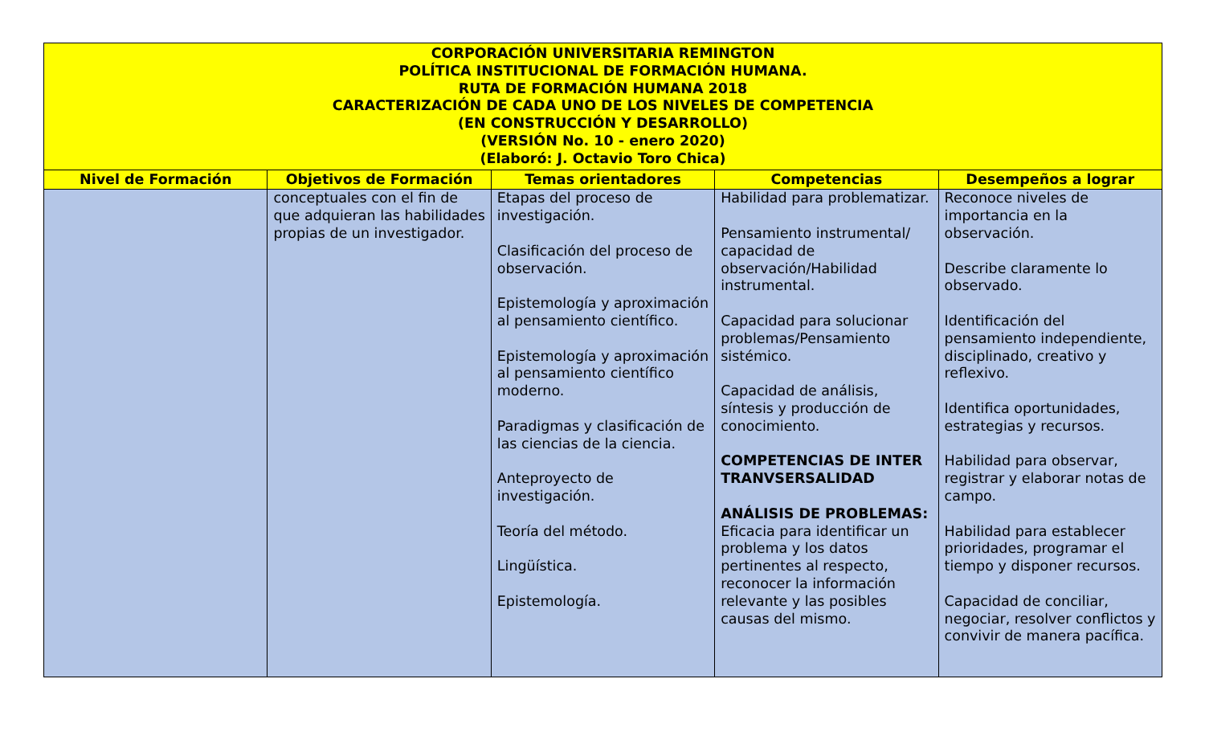| CORPORACIÓN UNIVERSITARIA REMINGTON POLÍTICA INSTITUCIONAL DE FORMACIÓN HUMANA. RUTA DE FORMACIÓN HUMANA 2018 CARACTERIZACIÓN DE CADA UNO DE LOS NIVELES DE COMPETENCIA (EN CONSTRUCCIÓN Y DESARROLLO) (VERSIÓN No. 10 - enero 2020) (Elaboró: J. Octavio Toro Chica) | | | | |
| Nivel de Formación | Objetivos de Formación | Temas orientadores | Competencias | Desempeños a lograr |
| | conceptuales con el fin de que adquieran las habilidades propias de un investigador. | Etapas del proceso de investigación. Clasificación del proceso de observación. Epistemología y aproximación al pensamiento científico. Epistemología y aproximación al pensamiento científico moderno. Paradigmas y clasificación de las ciencias de la ciencia. Anteproyecto de investigación. Teoría del método. Lingüística. Epistemología. | Habilidad para problematizar. Pensamiento instrumental/ capacidad de observación/Habilidad instrumental. Capacidad para solucionar problemas/Pensamiento sistémico. Capacidad de análisis, síntesis y producción de conocimiento. COMPETENCIAS DE INTER TRANVSERSALIDAD ANÁLISIS DE PROBLEMAS: Eficacia para identificar un problema y los datos pertinentes al respecto, reconocer la información relevante y las posibles causas del mismo. | Reconoce niveles de importancia en la observación. Describe claramente lo observado. Identificación del pensamiento independiente, disciplinado, creativo y reflexivo. Identifica oportunidades, estrategias y recursos. Habilidad para observar, registrar y elaborar notas de campo. Habilidad para establecer prioridades, programar el tiempo y disponer recursos. Capacidad de conciliar, negociar, resolver conflictos y convivir de manera pacífica. |